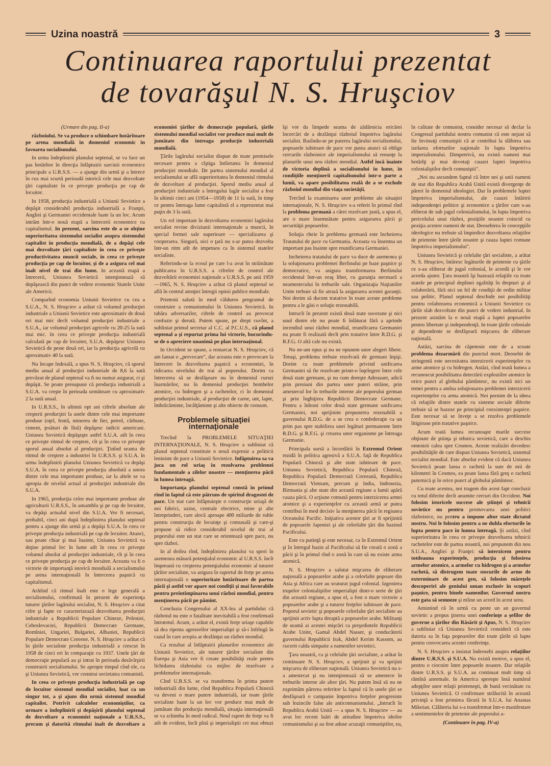Uzina noastră 3
Continuarea raportului prezentat
de tovarăşul N. S. Hruşciov
(Urmare din pag. II-a)
războiului. Se va produce o schimbare hotărîtoare pe arena mondială în domeniul economic în favoarea socialismului.
In urma îndeplinirii planului septenal, se va face un pas hotărîtor în direcţia înfăptuirii sarcinii economice principale a U.R.S.S. — a ajunge din urmă şi a întrece în cea mai scurtă perioadă istorică cele mai dezvoltate ţări capitaliste în ce priveşte producţia pe cap de locuitor.
In 1958, producţia industrială a Uniunii Sovietice a depăşit considerabil producţia industrială a Franţei, Angliei şi Germaniei occidentale luate la un loc. Acum intrăm într-o nouă etapă a întrecerii economice cu capitalismul. In prezent, sarcina este de a se obţine superioritatea sistemului socialist asupra sistemului capitalist în producţia mondială, de a depăşi cele mai dezvoltate ţări capitaliste în ceea ce priveşte productivitatea muncii sociale, în ceea ce priveşte producţia pe cap de locuitor, şi de a asigura cel mai înalt nivel de trai din lume. In această etapă a întrecerii, Uniunea Sovietică intenţionează să depăşească din punct de vedere economic Statele Unite ale Americii.
Comparînd economia Uniunii Sovietice cu cea a S.U.A., N. S. Hruşciov a arătat că volumul producţiei industriale a Uniunii Sovietice este aproximativ de două ori mai mic decît volumul producţiei industriale a S.U.A., iar volumul producţiei agricole cu 20-25 la sută mai mic. In ceea ce priveşte producţia industrială calculată pe cap de locuitor, S.U.A. depăşesc Uniunea Sovietică de peste două ori, iar la producţia agricolă cu aproximativ 40 la sută.
Nu încape îndoială, a spus N. S. Hruşciov, că sporul mediu anual al producţiei industriale de 8,6 la sută prevăzut de planul septenal va fi nu numai asigurat, ci şi depăşit. Se poate presupune că producţia industrială a S.U.A. va creşte în perioada următoare cu aproximativ 2 la sută anual.
In U.R.S.S., în ultimii opt ani cifrele absolute ale creşterii producţiei la unele dintre cele mai importante produse (oţel, fontă, minereu de fier, petrol, cărbune, ciment, ţesături de lînă) depăşesc indicii americani. Uniunea Sovietică depăşeşte astfel S.U.A. atît în ceea ce priveşte ritmul de creştere, cît şi în ceea ce priveşte sporul anual absolut al producţiei. Ţinînd seama de ritmul de creştere a industriei în U.R.S.S. şi S.U.A. în urma îndeplinirii planului Uniunea Sovietică va depăşi S.U.A. în ceea ce priveşte producţia absolută a unora dintre cele mai importante produse, iar la altele se va apropia de nivelul actual al producţiei industriale din S.U.A.
In 1965, producţia celor mai importante produse ale agriculturii U.R.S.S., în ansamblu şi pe cap de locuitor, va depăşi actualul nivel din S.U.A. Vor fi necesari, probabil, cinci ani după îndeplinirea planului septenal pentru a ajunge din urmă şi a depăşi S.U.A. în ceea ce priveşte producţia industrială pe cap de locuitor. Atunci, sau poate chiar şi mai înainte, Uniunea Sovietică va deţine primul loc în lume atît în ceea ce priveşte volumul absolut al producţiei industriale, cît şi în ceea ce priveşte producţia pe cap de locuitor. Aceasta va fi o victorie de importanţă istorică mondială a socialismului pe arena internaţională în întrecerea paşnică cu capitalismul.
Arătînd că ritmul înalt este o lege generală a socialismului, confirmată în prezent de experienţa tuturor ţărilor lagărului socialist, N. S. Hruşciov a citat cifre şi fapte ce caracterizează dezvoltarea producţiei industriale a Republicii Populare Chineze, Poloniei, Cehoslovaciei, Republicii Democrate Germane, Romîniei, Ungariei, Bulgariei, Albaniei, Republicii Populare Democrate Coreene. N. S. Hruşciov a arătat că în ţările socialiste producţia industrială a crescut în 1958 de cinci ori în comparaţie cu 1937. Unele ţări de democraţie populară au şi intrat în perioada desăvîrşirii construirii socialismului. Se apropie timpul cînd ele, ca şi Uniunea Sovietică, vor construi societatea comunistă.
In ceea ce priveşte producţia industrială pe cap de locuitor sistemul mondial socialist, luat ca un singur tot, a şi ajuns din urmă sistemul mondial capitalist. Potrivit calculelor economiştilor, ca urmare a îndeplinirii şi depăşirii planului septenal de dezvoltare a economiei naţionale a U.R.S.S., precum şi datorită ritmului înalt de dezvoltare a economiei ţărilor de democraţie populară, ţările sistemului mondial socialist vor produce mai mult de jumătate din întreaga producţie industrială mondială.
Ţările lagărului socialist dispun de toate premisele necesare pentru a cîştiga întîietatea în domeniul producţiei mondiale. De partea sistemului mondial al socialismului se află superioritatea în domeniul ritmului de dezvoltare al producţiei. Sporul mediu anual al producţiei industriale a întregului lagăr socialist a fost în ultimii cinci ani (1954—1958) de 11 la sută, în timp ce pentru întreaga lume capitalistă el a reprezentat mai puţin de 3 la sută.
Un rol important în dezvoltarea economiei lagărului socialist revine diviziunii internaţionale a muncii, în special formei sale superioare — specializarea şi cooperarea. Singură, nici o ţară nu s-ar putea dezvolta într-un ritm atît de impetuos ca în sistemul statelor socialiste.
Referindu-se la ecoul pe care l-a avut în străinătate publicarea în U.R.S.S. a cifrelor de control ale dezvoltării economiei naţionale a U.R.S.S. pe anii 1959—1965, N. S. Hruşciov a arătat că planul septenal se află în centrul atenţiei întregii opinii publice mondiale.
Prietenii salută în mod călduros programul de construire a comunismului în Uniunea Sovietică. In tabăra adversarilor, cifrele de control au provocat confuzie şi derută. Putem spune, pe drept cuvînt, a subliniat primul secretar al C.C. al P.C.U.S., că planul septenal a şi repurtat prima lui victorie, bucurindu-se de o apreciere unanimă pe plan internaţional.
In Occident se spune, a remarcat N. S. Hruşciov, că am lansat o „provocare", dar aceasta este o provocare la întrecere în dezvoltarea paşnică a economiei, în ridicarea nivelului de trai al poporului. Dorim ca întrecerea să se desfăşoare nu în domeniul cursei înarmărilor, nu în domeniul producţiei bombelor atomice, cu hidrogen şi a rachetelor, ci în domeniul producţiei industriale, al producţiei de carne, unt, lapte, îmbrăcăminte, încălţăminte şi alte obiecte de consum.
Problemele situaţiei internaţionale
Trecînd la PROBLEMELE SITUAŢIEI INTERNAŢIONALE, N. S. Hruşciov a subliniat că planul septenal constituie o nouă expresie a politicii leniniste de pace a Uniunii Sovietice. Infăptuirea sa va juca un rol uriaş în rezolvarea problemei fundamentale a zilelor noastre — menţinerea păcii în lumea întreagă.
Importanţa planului septenal constă în primul rînd în faptul că este pătruns de spiritul dragostei de pace. Un stat care înfăptuieşte o construcţie uriaşă de noi fabrici, uzine, centrale electrice, mine şi alte întreprinderi, care alocă aproape 400 miliarde de ruble pentru construcţia de locuinţe şi comunală şi care-şi propune să ridice considerabil nivelul de trai al poporului este un stat care se orientează spre pace, nu spre război.
In al doilea rînd, îndeplinirea planului va spori în asemenea măsură potenţialul economic al U.R.S.S. încît împreună cu creşterea potenţialului economic al tuturor ţărilor socialiste, va asigura în raportul de forţe pe arena internaţională o superioritate hotărîtoare de partea păcii şi astfel vor apare noi condiţii şi mai favorabile pentru preîntîmpinarea unui război mondial, pentru menţinerea păcii pe pămînt.
Concluzia Congresului al XX-lea al partidului că războiul nu este o fatalitate inevitabilă a fost confirmată întrutotul. Acum, a arătat el, există forţe uriaşe capabile să dea riposta agresorilor imperialişti şi să-i înfrîngă în cazul în care aceştia ar dezlănţui un război mondial.
Ca rezultat al înfăptuirii planurilor economice ale Uniunii Sovietice, ale tuturor ţărilor socialiste din Europa şi Asia vor fi create posibilităţi reale pentru lichidarea războiului ca mijloc de rezolvare a problemelor internaţionale.
Cînd U.R.S.S. se va transforma în prima putere industrială din lume, cînd Republica Populară Chineză va deveni o mare putere industrială, iar toate ţările socialiste luate la un loc vor produce mai mult de jumătate din producţia mondială, situaţia internaţională se va schimba în mod radical. Noul raport de forţe va fi atît de evident, încît pînă şi imperialiştii cei mai obtuzi îşi vor da limpede seama de zădărnicia oricărei încercări de a dezlănţui războiul împotriva lagărului socialist. Bazîndu-se pe puterea lagărului socialismului, popoarele iubitoare de pace vor putea atunci să oblige cercurile războinice ale imperialismului să renunţe la planurile unui nou război mondial. Astfel încă înainte de victoria deplină a socialismului în lume, în condiţiile menţinerii capitalismului într-o parte a lumii, va apare posibilitatea reală de a se exclude războiul mondial din viaţa societăţii.
Trecînd la examinarea unor probleme ale situaţiei internaţionale, N. S. Hruşciov s-a referit în primul rînd la problema germană a cărei rezolvare justă, a spus el, are o mare însemnătate pentru asigurarea păcii şi securităţii popoarelor.
Soluţia cheie în problema germană este încheierea Tratatului de pace cu Germania. Aceasta va însemna un important pas înainte spre reunificarea Germaniei.
Incheierea tratatului de pace va duce de asemenea şi la soluţionarea problemei Berlinului pe baze paşnice şi democratice, va asigura transformarea Berlinului occidental într-un oraş liber, cu garanţia necesară a neamestecului în treburile sale. Organizaţia Naţiunilor Unite trebuie să fie atrasă la asigurarea acestei garanţii. Noi dorim să ducem tratative în toate aceste probleme pentru a le găsi o soluţie rezonabilă.
Intrucît în prezent există două state suverane şi nici unul dintre ele nu poate fi înlăturat fără a aprinde incendiul unui război mondial, reunificarea Germaniei nu poate fi realizată decît prin tratative între R.D.G. şi R.F.G. O altă cale nu există.
Nu ne-am opus şi nu ne opunem unor alegeri libere. Totuşi, problema trebuie rezolvată de germani înşişi. Dorim ca toate problemele privind unificarea Germaniei să fie rezolvate printr-o înţelegere între cele două state germane, şi nu cum doreşte Adenauer, adică prin presiuni din partea unor puteri străine, prin amestecul lor în treburile interne ale poporului german şi prin înghiţirea Republicii Democrate Germane. Pentru a înlesni celor două state germane unificarea Germaniei, noi sprijinim propunerea rezonabilă a guvernului R.D.G. de a se crea o confederaţie ca un prim pas spre stabilirea unei legături permanente între R.D.G. şi R.F.G. şi crearea unor organisme pe întreaga Germanie.
Principala sursă a încordării în Extremul Orient rezidă în politica agresivă a S.U.A. faţă de Republica Populară Chineză şi alte state iubitoare de pace. Uniunea Sovietică, Republica Populară Chineză, Republica Populară Democrată Coreeană, Republica Democrată Vietnam, precum şi India, Indonezia, Birmania şi alte state din această regiune a lumii apără cauza păcii. O acţiune comună pentru interzicerea armei atomice şi a experienţelor cu această armă ar putea contribui în mod decisiv la menţinerea păcii în regiunea Oceanului Pacific. Iniţiativa acestor ţări ar fi sprijinită de popoarele Japoniei şi ale celorlalte ţări din bazinul Pacificului.
Este cu putinţă şi este necesar, ca în Extremul Orient şi în întregul bazin al Pacificului să fie creată o zonă a păcii şi în primul rînd o zonă în care să nu existe arma atomică.
N. S. Hruşciov a salutat mişcarea de eliberare naţională a popoarelor arabe şi a celorlalte popoare din Asia şi Africa care au scuturat jugul colonial. Izgonirea trupelor colonialiştilor imperialişti dintr-o serie de ţări din această regiune, a spus el, a fost o mare victorie a popoarelor arabe şi a tuturor forţelor iubitoare de pace. Poporul sovietic şi popoarele celorlalte ţări socialiste au sprijinit activ lupta dreaptă a popoarelor arabe. Militanţi de seamă ai acestei mişcări ca preşedintele Republicii Arabe Unite, Gamal Abdel Nasser, şi conducătorii guvernului Republicii Irak, Abdel Kerim Kassem, au cucerit calda simpatie a oamenilor sovietici.
Ţara noastră, ca şi celelalte ţări socialiste, a arătat în continuare N. S. Hruşciov, a sprijinit şi va sprijini mişcarea de eliberare naţională. Uniunea Sovietică nu s-a amestecat şi nu intenţionează să se amestece în treburile interne ale altor ţări. Nu putem însă să nu ne exprimăm părerea referitor la faptul că în unele ţări se desfăşoară o campanie împotriva forţelor progresiste sub lozincile false ale anticomunismului. „Intrucît în Republica Arabă Unită — a spus N. S. Hruşciov — au avut loc recent luări de atitudine împotriva ideilor comunismului şi au fost aduse acuzaţii comuniştilor, eu, în calitate de comunist, consider necesar să declar la Congresul partidului nostru comunist că este nejust să fie învinuiţi comuniştii că ar contribui la slăbirea sau izolarea eforturilor naţionale în lupta împotriva imperialismului. Dimpotrivă, nu există oameni mai hotărîţi şi mai devotaţi cauzei luptei împotriva colonialiştilor decît comuniştii".
„Noi nu ascundem faptul că între noi şi unii oameni de stat din Republica Arabă Unită există divergenţe de păreri în domeniul ideologiei. Dar în problemele luptei împotriva imperialismului, ale cauzei întăririi independenţei politice şi economice a ţărilor care s-au eliberat de sub jugul colonialismului, în lupta împotriva pericolului unui război, poziţiile noastre coincid cu poziţia acestor oameni de stat. Deosebirea în concepţiile ideologice nu trebuie să împiedice dezvoltarea relaţiilor de prietenie între ţările noastre şi cauza luptei comune împotriva imperialismului".
Uniunea Sovietică şi celelalte ţări socialiste, a arătat N. S. Hruşciov, întăresc legăturile de prietenie cu ţările ce s-au eliberat de jugul colonial, le acordă şi le vor acorda ajutor. Ţara noastră îşi bazează relaţiile cu toate statele pe principiul deplinei egalităţi în drepturi şi al colaborării, fără nici un fel de condiţii de ordin militar sau politic. Planul septenal deschide noi posibilităţi pentru colaborarea economică a Uniunii Sovietice cu ţările slab dezvoltate din punct de vedere industrial. In prezent asistăm la o nouă etapă a luptei popoarelor pentru libertate şi independenţă. In toate ţările coloniale şi dependente se desfăşoară mişcarea de eliberare naţională.
Astăzi, sarcina de căpetenie este de a scoate problema dezarmării din punctul mort. Deosebit de stringentă este necesitatea interzicerii experienţelor cu arme atomice şi cu hidrogen. Astăzi, cînd toată lumea a recunoscut posibilitatea detectării exploziilor atomice în orice punct al globului pămîntesc, nu există nici un temei pentru a amîna soluţionarea problemei interzicerii experienţelor cu arma atomică. Noi pornim de la ideea că relaţiile dintre statele cu sisteme sociale diferite trebuie să se bazeze pe principiul coexistenţei paşnice. Este necesar să se înveţe a se rezolva problemele litigioase prin tratative paşnice.
Acum toată lumea recunoaşte marile succese obţinute de ştiinţa şi tehnica sovietică, care a deschis omenirii calea spre Cosmos. Aceste realizări dovedesc posibilităţile de care dispun Uniunea Sovietică, sistemul socialist mondial. Este absolut evident că dacă Uniunea Sovietică poate lansa o rachetă la sute de mii de kilometri în Cosmos, ea poate lansa fără greş o rachetă puternică şi în orice punct al globului pămîntesc.
Cu toate acestea, noi tragem din acest fapt concluzii cu totul diferite decît anumite cercuri din Occident. Noi folosim istoricele succese ale ştiinţei şi tehnicii sovietice nu pentru promovarea unei politici războinice, nu pentru a impune altor state dictatul nostru. Noi le folosim pentru a ne dubla eforturile în lupta pentru pace în lumea întreagă. Şi astăzi, cînd superioritatea în ceea ce priveşte dezvoltarea tehnicii rachetelor este de partea noastră, noi propunem din nou S.U.A., Angliei şi Franţei: să interzicem pentru totdeauna experienţele, producţia şi folosirea armelor atomice, a armelor cu hidrogen şi a armelor rachetă, să distrugem toate stocurile de arme de exterminare de acest gen, să folosim măreţele descoperiri ale geniului uman exclusiv în scopuri paşnice, pentru binele oamenilor. Guvernul nostru este gata să semneze şi mîine un acord în acest sens.
Amintind că în urmă cu peste un an guvernul sovietic a propus ţinerea unei conferinţe a şefilor de guverne a ţărilor din Răsărit şi Apus, N. S. Hruşciov a subliniat că Uniunea Sovietică consideră că este datoria sa în faţa popoarelor din toate ţările să lupte pentru convocarea acestei conferinţe.
N. S. Hruşciov a insistat îndeosebi asupra relaţiilor dintre U.R.S.S. şi S.U.A. Nu există motive, a spus el, pentru o ciocnire între popoarele noastre. Dar relaţiile dintre U.R.S.S. şi S.U.A. au continuat mult timp să rămînă anormale. In America sporeşte însă numărul adepţilor unor relaţii prieteneşti, de bună vecinătate cu Uniunea Sovietică. O confirmare strălucită în această privinţă a fost primirea făcută în S.U.A. lui Anastas Mikoian. Călătoria lui s-a transformat într-o manifestare a sentimentelor de prietenie ale poporului a-
(Continuare în pag. IV-a)